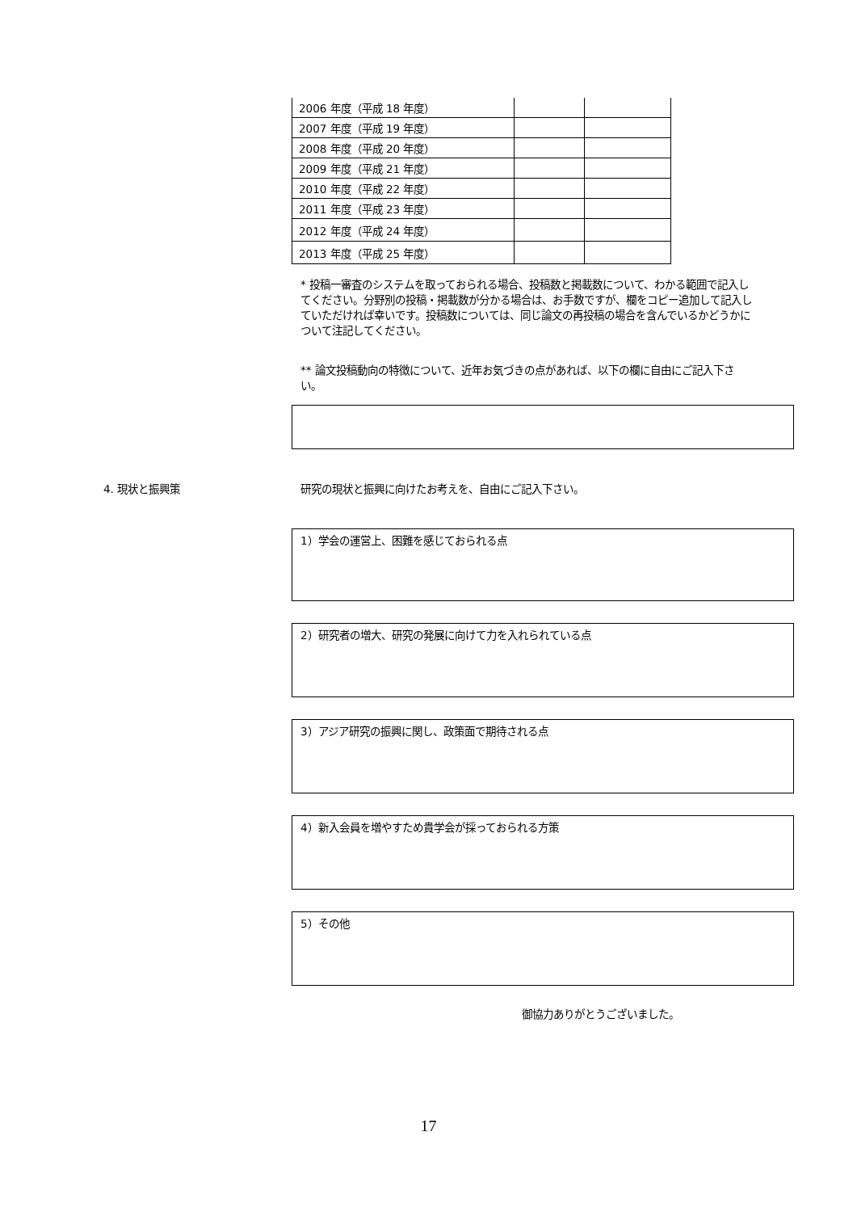| 2006 年度（平成 18 年度） | | |
| 2007 年度（平成 19 年度） | | |
| 2008 年度（平成 20 年度） | | |
| 2009 年度（平成 21 年度） | | |
| 2010 年度（平成 22 年度） | | |
| 2011 年度（平成 23 年度） | | |
| 2012 年度（平成 24 年度） | | |
| 2013 年度（平成 25 年度） | | |
* 投稿一審査のシステムを取っておられる場合、投稿数と掲載数について、わかる範囲で記入してください。分野別の投稿・掲載数が分かる場合は、お手数ですが、欄をコピー追加して記入していただければ幸いです。投稿数については、同じ論文の再投稿の場合を含んでいるかどうかについて注記してください。
** 論文投稿動向の特徴について、近年お気づきの点があれば、以下の欄に自由にご記入下さい。
4. 現状と振興策 研究の現状と振興に向けたお考えを、自由にご記入下さい。
1）学会の運営上、困難を感じておられる点
2）研究者の増大、研究の発展に向けて力を入れられている点
3）アジア研究の振興に関し、政策面で期待される点
4）新入会員を増やすため貴学会が採っておられる方策
5）その他
御協力ありがとうございました。
17